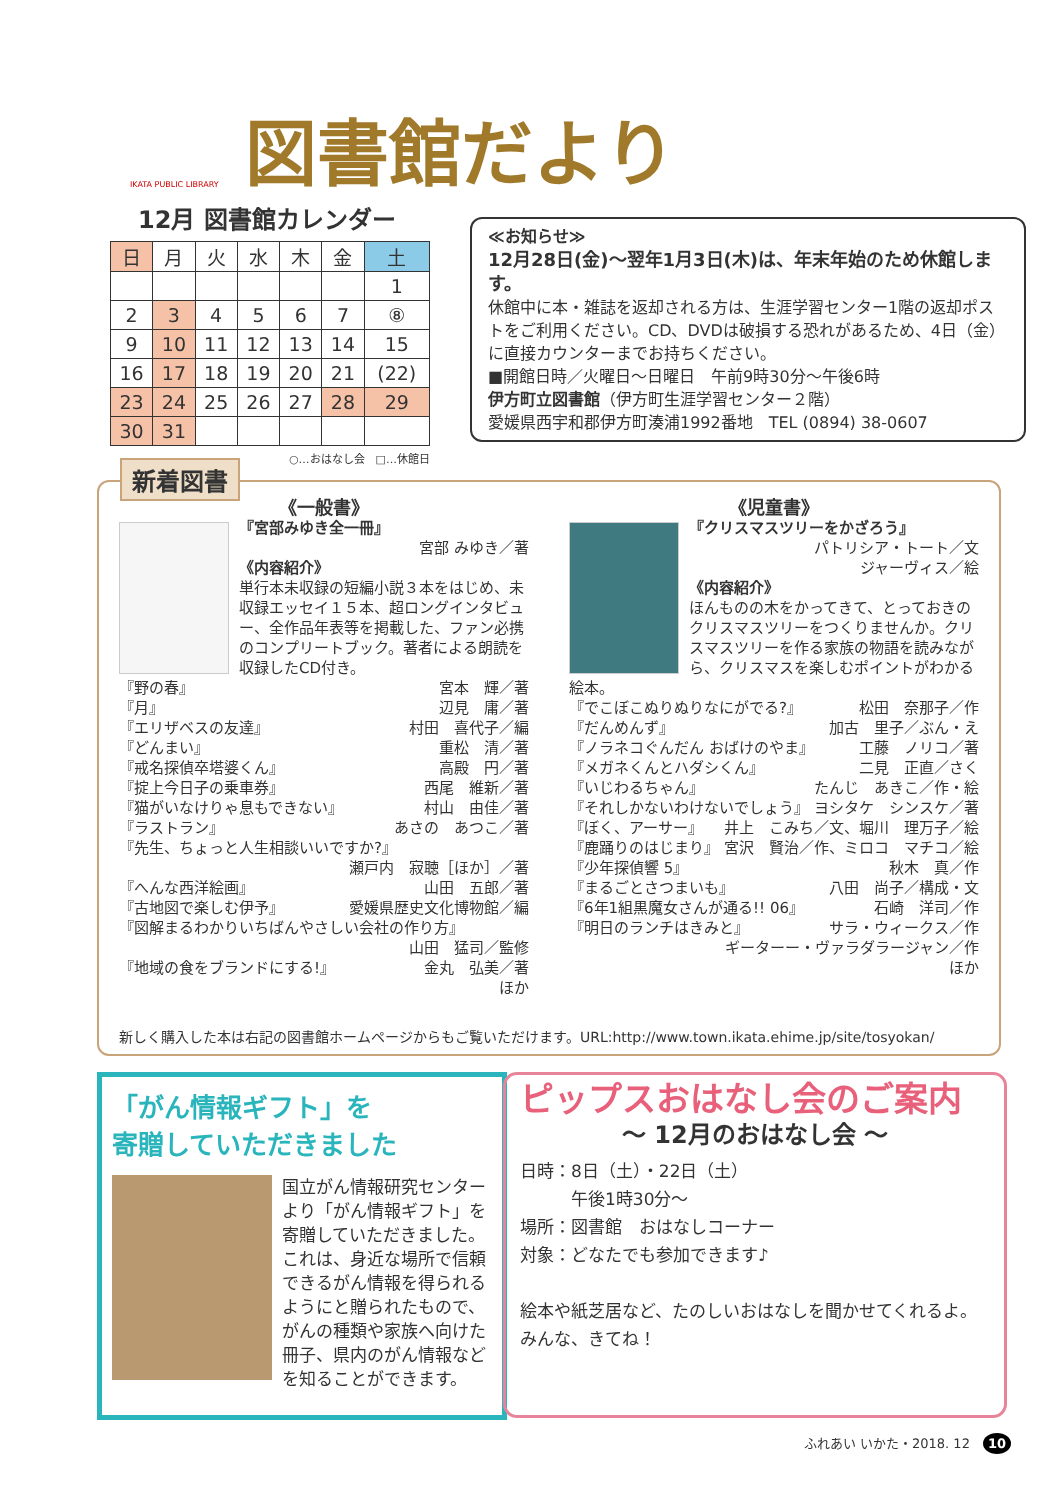図書館だより
IKATA PUBLIC LIBRARY
12月 図書館カレンダー
| 日 | 月 | 火 | 水 | 木 | 金 | 土 |
| --- | --- | --- | --- | --- | --- | --- |
| | | | | | | 1 |
| 2 | 3 | 4 | 5 | 6 | 7 | ⑧ |
| 9 | 10 | 11 | 12 | 13 | 14 | 15 |
| 16 | 17 | 18 | 19 | 20 | 21 | (22) |
| 23 | 24 | 25 | 26 | 27 | 28 | 29 |
| 30 | 31 | | | | | |
○…おはなし会　□…休館日
≪お知らせ≫
12月28日(金)～翌年1月3日(木)は、年末年始のため休館します。
休館中に本・雑誌を返却される方は、生涯学習センター1階の返却ポストをご利用ください。CD、DVDは破損する恐れがあるため、4日（金）に直接カウンターまでお持ちください。
■開館日時／火曜日～日曜日　午前9時30分～午後6時
伊方町立図書館（伊方町生涯学習センター２階）
愛媛県西宇和郡伊方町湊浦1992番地　TEL (0894) 38-0607
《一般書》
『宮部みゆき全一冊』
宮部 みゆき／著
《内容紹介》
単行本未収録の短編小説３本をはじめ、未収録エッセイ１５本、超ロングインタビュー、全作品年表等を掲載した、ファン必携のコンプリートブック。著者による朗読を収録したCD付き。
『野の春』 宮本　輝／著
『月』 辺見　庸／著
『エリザベスの友達』 村田　喜代子／編
『どんまい』 重松　清／著
『戒名探偵卒塔婆くん』 高殿　円／著
『掟上今日子の乗車券』 西尾　維新／著
『猫がいなけりゃ息もできない』 村山　由佳／著
『ラストラン』 あさの　あつこ／著
『先生、ちょっと人生相談いいですか?』
瀬戸内　寂聴［ほか］／著
『へんな西洋絵画』 山田　五郎／著
『古地図で楽しむ伊予』 愛媛県歴史文化博物館／編
『図解まるわかりいちばんやさしい会社の作り方』
山田　猛司／監修
『地域の食をブランドにする!』 金丸　弘美／著
ほか
《児童書》
『クリスマスツリーをかざろう』
パトリシア・トート／文
ジャーヴィス／絵
《内容紹介》
ほんものの木をかってきて、とっておきのクリスマスツリーをつくりませんか。クリスマスツリーを作る家族の物語を読みながら、クリスマスを楽しむポイントがわかる絵本。
『でこぼこぬりぬりなにがでる?』 松田　奈那子／作
『だんめんず』 加古　里子／ぶん・え
『ノラネコぐんだん おばけのやま』 工藤　ノリコ／著
『メガネくんとハダシくん』 二見　正直／さく
『いじわるちゃん』 たんじ　あきこ／作・絵
『それしかないわけないでしょう』 ヨシタケ　シンスケ／著
『ぼく、アーサー』 井上　こみち／文、堀川　理万子／絵
『鹿踊りのはじまり』 宮沢　賢治／作、ミロコ　マチコ／絵
『少年探偵響 5』 秋木　真／作
『まるごとさつまいも』 八田　尚子／構成・文
『6年1組黒魔女さんが通る!! 06』 石崎　洋司／作
『明日のランチはきみと』 サラ・ウィークス／作
ギーターー・ヴァラダラージャン／作
ほか
新しく購入した本は右記の図書館ホームページからもご覧いただけます。URL:http://www.town.ikata.ehime.jp/site/tosyokan/
新着図書
「がん情報ギフト」を
寄贈していただきました
国立がん情報研究センターより「がん情報ギフト」を寄贈していただきました。これは、身近な場所で信頼できるがん情報を得られるようにと贈られたもので、がんの種類や家族へ向けた冊子、県内のがん情報などを知ることができます。
ピップスおはなし会のご案内
～ 12月のおはなし会 ～
日時：8日（土）・22日（土）
　　　午後1時30分～
場所：図書館　おはなしコーナー
対象：どなたでも参加できます♪
絵本や紙芝居など、たのしいおはなしを聞かせてくれるよ。
みんな、きてね！
ふれあい いかた・2018. 12　10